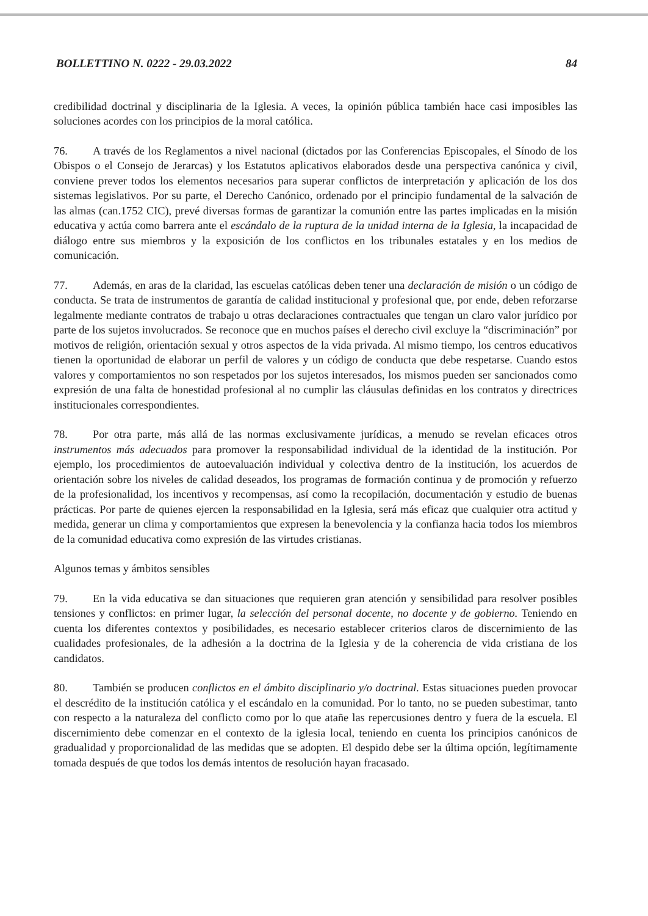BOLLETTINO N. 0222 - 29.03.2022 84
credibilidad doctrinal y disciplinaria de la Iglesia. A veces, la opinión pública también hace casi imposibles las soluciones acordes con los principios de la moral católica.
76. A través de los Reglamentos a nivel nacional (dictados por las Conferencias Episcopales, el Sínodo de los Obispos o el Consejo de Jerarcas) y los Estatutos aplicativos elaborados desde una perspectiva canónica y civil, conviene prever todos los elementos necesarios para superar conflictos de interpretación y aplicación de los dos sistemas legislativos. Por su parte, el Derecho Canónico, ordenado por el principio fundamental de la salvación de las almas (can.1752 CIC), prevé diversas formas de garantizar la comunión entre las partes implicadas en la misión educativa y actúa como barrera ante el escándalo de la ruptura de la unidad interna de la Iglesia, la incapacidad de diálogo entre sus miembros y la exposición de los conflictos en los tribunales estatales y en los medios de comunicación.
77. Además, en aras de la claridad, las escuelas católicas deben tener una declaración de misión o un código de conducta. Se trata de instrumentos de garantía de calidad institucional y profesional que, por ende, deben reforzarse legalmente mediante contratos de trabajo u otras declaraciones contractuales que tengan un claro valor jurídico por parte de los sujetos involucrados. Se reconoce que en muchos países el derecho civil excluye la “discriminación” por motivos de religión, orientación sexual y otros aspectos de la vida privada. Al mismo tiempo, los centros educativos tienen la oportunidad de elaborar un perfil de valores y un código de conducta que debe respetarse. Cuando estos valores y comportamientos no son respetados por los sujetos interesados, los mismos pueden ser sancionados como expresión de una falta de honestidad profesional al no cumplir las cláusulas definidas en los contratos y directrices institucionales correspondientes.
78. Por otra parte, más allá de las normas exclusivamente jurídicas, a menudo se revelan eficaces otros instrumentos más adecuados para promover la responsabilidad individual de la identidad de la institución. Por ejemplo, los procedimientos de autoevaluación individual y colectiva dentro de la institución, los acuerdos de orientación sobre los niveles de calidad deseados, los programas de formación continua y de promoción y refuerzo de la profesionalidad, los incentivos y recompensas, así como la recopilación, documentación y estudio de buenas prácticas. Por parte de quienes ejercen la responsabilidad en la Iglesia, será más eficaz que cualquier otra actitud y medida, generar un clima y comportamientos que expresen la benevolencia y la confianza hacia todos los miembros de la comunidad educativa como expresión de las virtudes cristianas.
Algunos temas y ámbitos sensibles
79. En la vida educativa se dan situaciones que requieren gran atención y sensibilidad para resolver posibles tensiones y conflictos: en primer lugar, la selección del personal docente, no docente y de gobierno. Teniendo en cuenta los diferentes contextos y posibilidades, es necesario establecer criterios claros de discernimiento de las cualidades profesionales, de la adhesión a la doctrina de la Iglesia y de la coherencia de vida cristiana de los candidatos.
80. También se producen conflictos en el ámbito disciplinario y/o doctrinal. Estas situaciones pueden provocar el descrédito de la institución católica y el escándalo en la comunidad. Por lo tanto, no se pueden subestimar, tanto con respecto a la naturaleza del conflicto como por lo que atañe las repercusiones dentro y fuera de la escuela. El discernimiento debe comenzar en el contexto de la iglesia local, teniendo en cuenta los principios canónicos de gradualidad y proporcionalidad de las medidas que se adopten. El despido debe ser la última opción, legítimamente tomada después de que todos los demás intentos de resolución hayan fracasado.